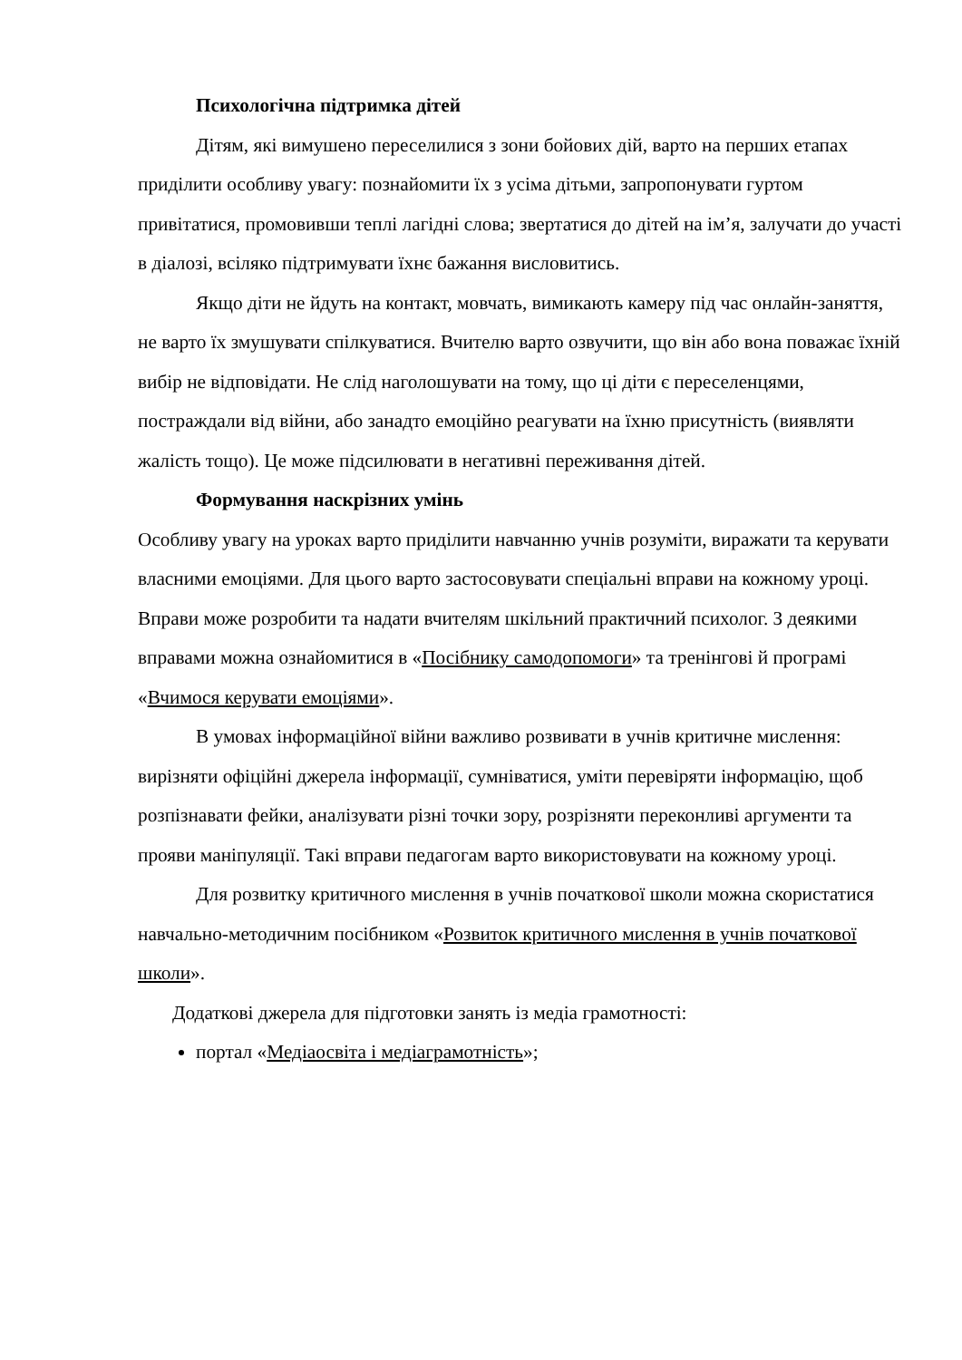Психологічна підтримка дітей
Дітям, які вимушено переселилися з зони бойових дій, варто на перших етапах приділити особливу увагу: познайомити їх з усіма дітьми, запропонувати гуртом привітатися, промовивши теплі лагідні слова; звертатися до дітей на ім’я, залучати до участі в діалозі, всіляко підтримувати їхнє бажання висловитись.
Якщо діти не йдуть на контакт, мовчать, вимикають камеру під час онлайн-заняття, не варто їх змушувати спілкуватися. Вчителю варто озвучити, що він або вона поважає їхній вибір не відповідати. Не слід наголошувати на тому, що ці діти є переселенцями, постраждали від війни, або занадто емоційно реагувати на їхню присутність (виявляти жалість тощо). Це може підсилювати в негативні переживання дітей.
Формування наскрізних умінь
Особливу увагу на уроках варто приділити навчанню учнів розуміти, виражати та керувати власними емоціями. Для цього варто застосовувати спеціальні вправи на кожному уроці. Вправи може розробити та надати вчителям шкільний практичний психолог. З деякими вправами можна ознайомитися в «Посібнику самодопомоги» та тренінгові й програмі «Вчимося керувати емоціями».
В умовах інформаційної війни важливо розвивати в учнів критичне мислення: вирізняти офіційні джерела інформації, сумніватися, уміти перевіряти інформацію, щоб розпізнавати фейки, аналізувати різні точки зору, розрізняти переконливі аргументи та прояви маніпуляції. Такі вправи педагогам варто використовувати на кожному уроці.
Для розвитку критичного мислення в учнів початкової школи можна скористатися навчально-методичним посібником «Розвиток критичного мислення в учнів початкової школи».
Додаткові джерела для підготовки занять із медіа грамотності:
портал «Медіаосвіта і медіаграмотність»;